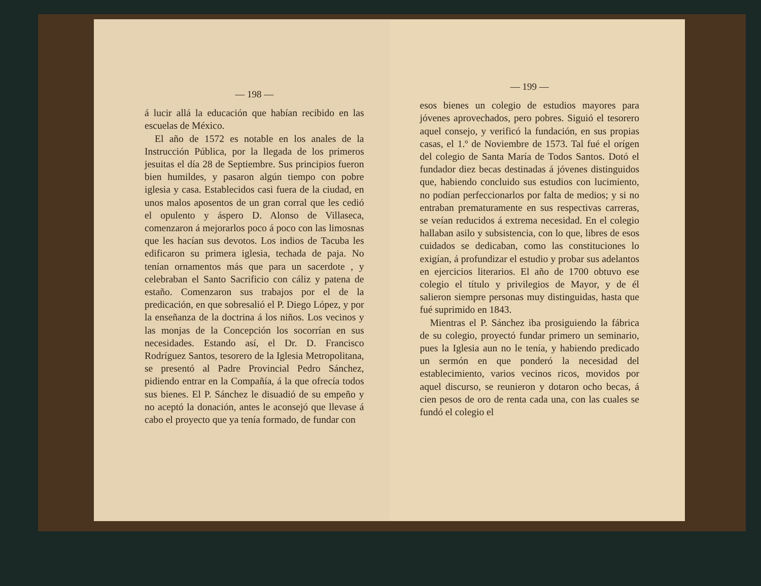— 198 —
á lucir allá la educación que habían recibido en las escuelas de México.
El año de 1572 es notable en los anales de la Instrucción Pública, por la llegada de los primeros jesuitas el día 28 de Septiembre. Sus principios fueron bien humildes, y pasaron algún tiempo con pobre iglesia y casa. Establecidos casi fuera de la ciudad, en unos malos aposentos de un gran corral que les cedió el opulento y áspero D. Alonso de Villaseca, comenzaron á mejorarlos poco á poco con las limosnas que les hacían sus devotos. Los indios de Tacuba les edificaron su primera iglesia, techada de paja. No tenían ornamentos más que para un sacerdote , y celebraban el Santo Sacrificio con cáliz y patena de estaño. Comenzaron sus trabajos por el de la predicación, en que sobresalió el P. Diego López, y por la enseñanza de la doctrina á los niños. Los vecinos y las monjas de la Concepción los socorrían en sus necesidades. Estando así, el Dr. D. Francisco Rodríguez Santos, tesorero de la Iglesia Metropolitana, se presentó al Padre Provincial Pedro Sánchez, pidiendo entrar en la Compañía, á la que ofrecía todos sus bienes. El P. Sánchez le disuadió de su empeño y no aceptó la donación, antes le aconsejó que llevase á cabo el proyecto que ya tenía formado, de fundar con
— 199 —
esos bienes un colegio de estudios mayores para jóvenes aprovechados, pero pobres. Siguió el tesorero aquel consejo, y verificó la fundación, en sus propias casas, el 1.º de Noviembre de 1573. Tal fué el orígen del colegio de Santa María de Todos Santos. Dotó el fundador diez becas destinadas á jóvenes distinguidos que, habiendo concluido sus estudios con lucimiento, no podían perfeccionarlos por falta de medios; y si no entraban prematuramente en sus respectivas carreras, se veían reducidos á extrema necesidad. En el colegio hallaban asilo y subsistencia, con lo que, libres de esos cuidados se dedicaban, como las constituciones lo exigían, á profundizar el estudio y probar sus adelantos en ejercicios literarios. El año de 1700 obtuvo ese colegio el título y privilegios de Mayor, y de él salieron siempre personas muy distinguidas, hasta que fué suprimido en 1843.
Mientras el P. Sánchez iba prosiguiendo la fábrica de su colegio, proyectó fundar primero un seminario, pues la Iglesia aun no le tenía, y habiendo predicado un sermón en que ponderó la necesidad del establecimiento, varios vecinos ricos, movidos por aquel discurso, se reunieron y dotaron ocho becas, á cien pesos de oro de renta cada una, con las cuales se fundó el colegio el